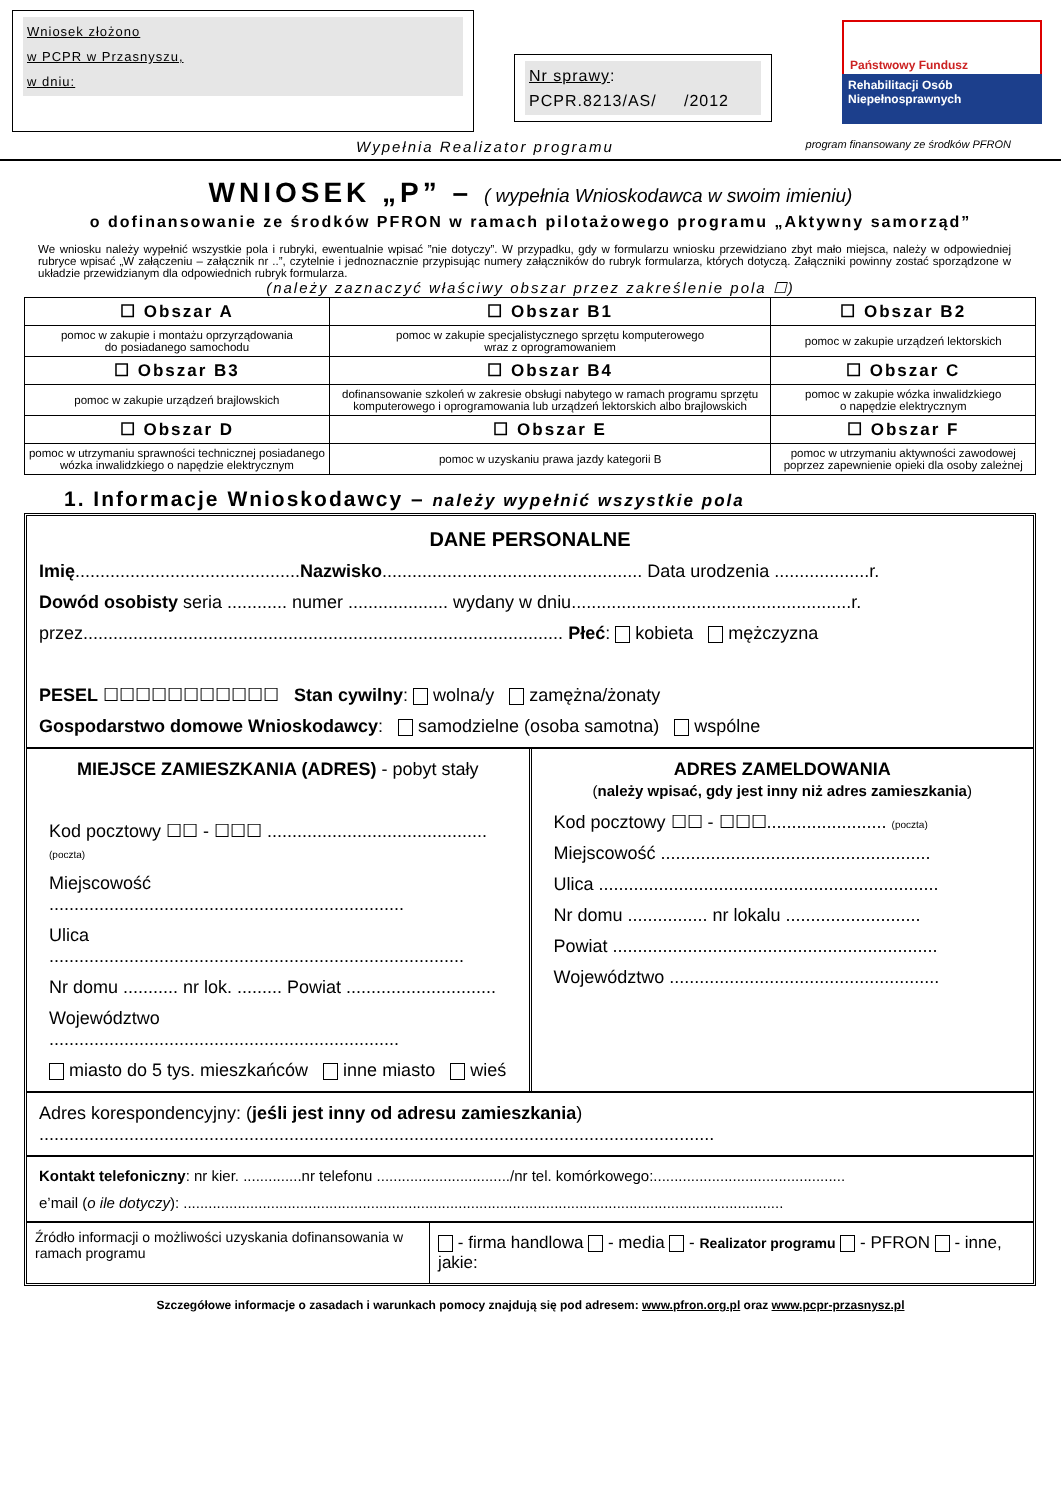Wniosek złożono
w PCPR w Przasnyszu,
w dniu:
Nr sprawy:
PCPR.8213/AS/ /2012
Państwowy Fundusz
Rehabilitacji Osób
Niepełnosprawnych
Wypełnia Realizator programu program finansowany ze środków PFRON
WNIOSEK „P” – ( wypełnia Wnioskodawca w swoim imieniu)
o dofinansowanie ze środków PFRON w ramach pilotażowego programu „Aktywny samorząd”
We wniosku należy wypełnić wszystkie pola i rubryki, ewentualnie wpisać ”nie dotyczy”. W przypadku, gdy w formularzu wniosku przewidziano zbyt mało miejsca, należy w odpowiedniej rubryce wpisać „W załączeniu – załącznik nr ..”, czytelnie i jednoznacznie przypisując numery załączników do rubryk formularza, których dotyczą. Załączniki powinny zostać sporządzone w układzie przewidzianym dla odpowiednich rubryk formularza.
(należy zaznaczyć właściwy obszar przez zakreślenie pola ☐)
| ☐ Obszar A | ☐ Obszar B1 | ☐ Obszar B2 |
| pomoc w zakupie i montażu oprzyrządowania do posiadanego samochodu | pomoc w zakupie specjalistycznego sprzętu komputerowego wraz z oprogramowaniem | pomoc w zakupie urządzeń lektorskich |
| ☐ Obszar B3 | ☐ Obszar B4 | ☐ Obszar C |
| pomoc w zakupie urządzeń brajlowskich | dofinansowanie szkoleń w zakresie obsługi nabytego w ramach programu sprzętu komputerowego i oprogramowania lub urządzeń lektorskich albo brajlowskich | pomoc w zakupie wózka inwalidzkiego o napędzie elektrycznym |
| ☐ Obszar D | ☐ Obszar E | ☐ Obszar F |
| pomoc w utrzymaniu sprawności technicznej posiadanego wózka inwalidzkiego o napędzie elektrycznym | pomoc w uzyskaniu prawa jazdy kategorii B | pomoc w utrzymaniu aktywności zawodowej poprzez zapewnienie opieki dla osoby zależnej |
1. Informacje Wnioskodawcy – należy wypełnić wszystkie pola
DANE PERSONALNE
Imię.............................................Nazwisko.................................................... Data urodzenia ...................r.
Dowód osobisty seria ............ numer .................... wydany w dniu........................................................r.
przez................................................................................................ Płeć: kobieta mężczyzna
PESEL ☐☐☐☐☐☐☐☐☐☐☐ Stan cywilny: wolna/y zamężna/żonaty
Gospodarstwo domowe Wnioskodawcy: samodzielne (osoba samotna) wspólne
MIEJSCE ZAMIESZKANIA (ADRES) - pobyt stały
Kod pocztowy ☐☐ - ☐☐☐ ............................................ (poczta)
Miejscowość .......................................................................
Ulica ...................................................................................
Nr domu ........... nr lok. ......... Powiat ..............................
Województwo ......................................................................
miasto do 5 tys. mieszkańców inne miasto wieś
ADRES ZAMELDOWANIA
(należy wpisać, gdy jest inny niż adres zamieszkania)
Kod pocztowy ☐☐ - ☐☐☐........................ (poczta)
Miejscowość ......................................................
Ulica ....................................................................
Nr domu ................ nr lokalu ...........................
Powiat .................................................................
Województwo ......................................................
Adres korespondencyjny: (jeśli jest inny od adresu zamieszkania)
.......................................................................................................................................
Kontakt telefoniczny: nr kier. ..............nr telefonu ................................/nr tel. komórkowego:..............................................
e’mail (o ile dotyczy): ................................................................................................................................................
Źródło informacji o możliwości uzyskania dofinansowania w ramach programu
- firma handlowa - media - Realizator programu - PFRON - inne, jakie:
Szczegółowe informacje o zasadach i warunkach pomocy znajdują się pod adresem: www.pfron.org.pl oraz www.pcpr-przasnysz.pl